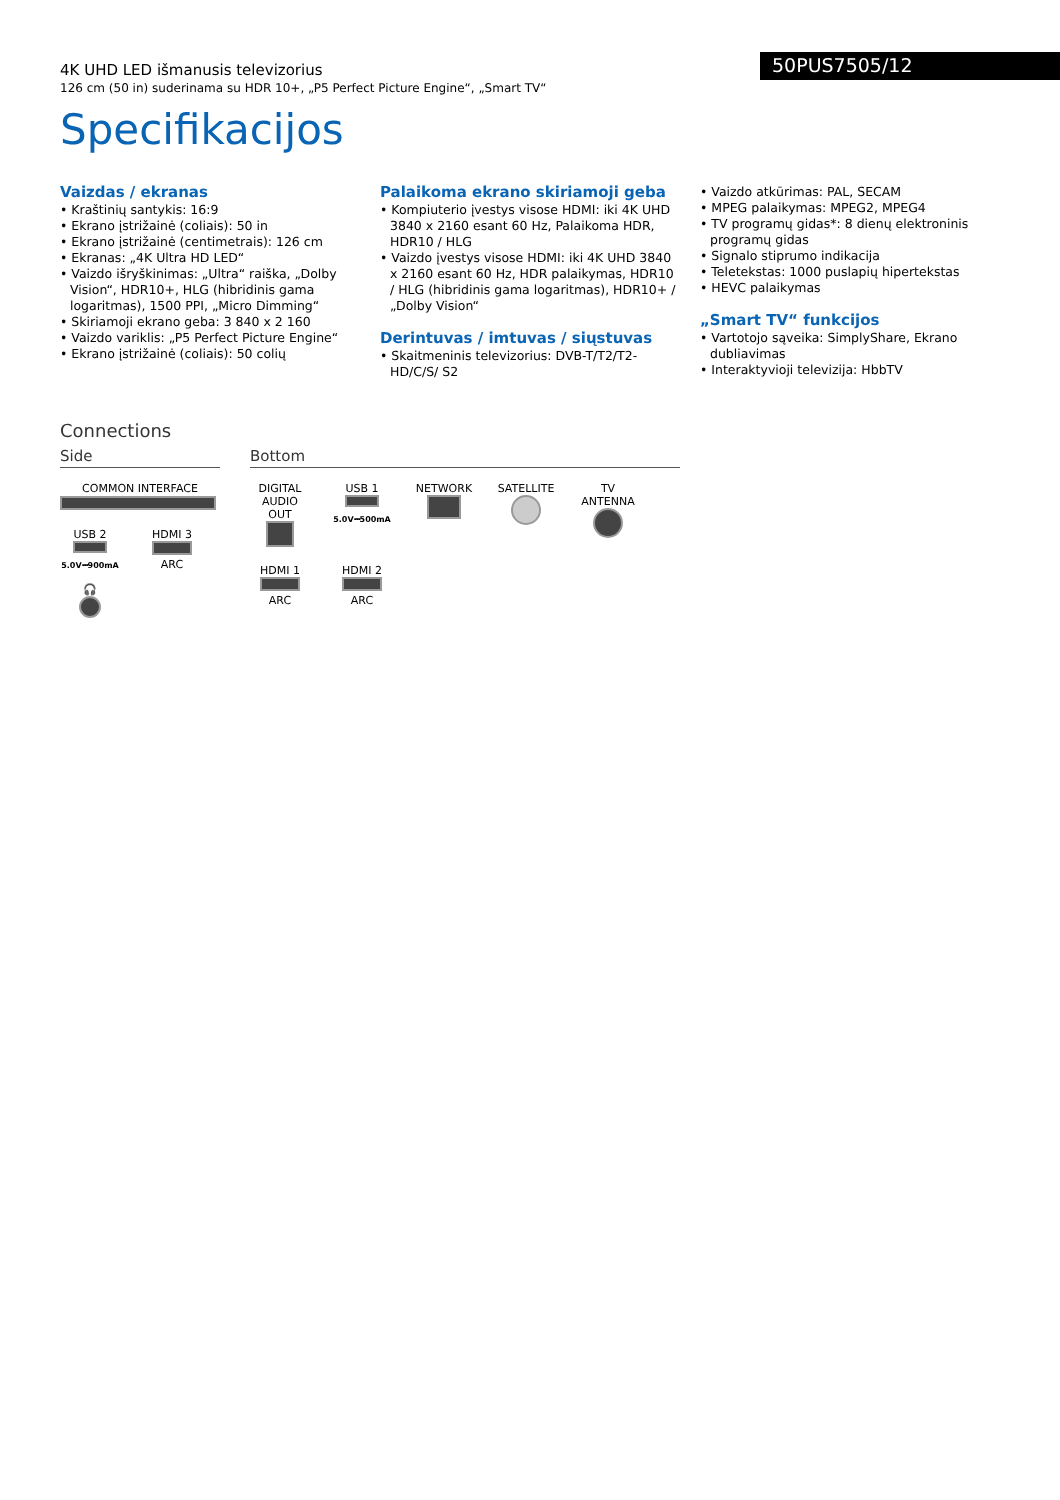4K UHD LED išmanusis televizorius
126 cm (50 in) suderinama su HDR 10+, „P5 Perfect Picture Engine“, „Smart TV“
50PUS7505/12
Specifikacijos
Vaizdas / ekranas
• Kraštinių santykis: 16:9
• Ekrano įstrižainė (coliais): 50 in
• Ekrano įstrižainė (centimetrais): 126 cm
• Ekranas: „4K Ultra HD LED“
• Vaizdo išryškinimas: „Ultra“ raiška, „Dolby Vision“, HDR10+, HLG (hibridinis gama logaritmas), 1500 PPI, „Micro Dimming“
• Skiriamoji ekrano geba: 3 840 x 2 160
• Vaizdo variklis: „P5 Perfect Picture Engine“
• Ekrano įstrižainė (coliais): 50 colių
Palaikoma ekrano skiriamoji geba
• Kompiuterio įvestys visose HDMI: iki 4K UHD 3840 x 2160 esant 60 Hz, Palaikoma HDR, HDR10 / HLG
• Vaizdo įvestys visose HDMI: iki 4K UHD 3840 x 2160 esant 60 Hz, HDR palaikymas, HDR10 / HLG (hibridinis gama logaritmas), HDR10+ / „Dolby Vision“
Derintuvas / imtuvas / siųstuvas
• Skaitmeninis televizorius: DVB-T/T2/T2-HD/C/S/ S2
• Vaizdo atkūrimas: PAL, SECAM
• MPEG palaikymas: MPEG2, MPEG4
• TV programų gidas*: 8 dienų elektroninis programų gidas
• Signalo stiprumo indikacija
• Teletekstas: 1000 puslapių hipertekstas
• HEVC palaikymas
„Smart TV“ funkcijos
• Vartotojo sąveika: SimplyShare, Ekrano dubliavimas
• Interaktyvioji televizija: HbbTV
Connections
Side
COMMON INTERFACE
USB 2
5.0V⎓900mA
HDMI 3
ARC
🎧
Bottom
DIGITAL AUDIO OUT
USB 1
5.0V⎓500mA
NETWORK
SATELLITE
TV ANTENNA
HDMI 1
ARC
HDMI 2
ARC